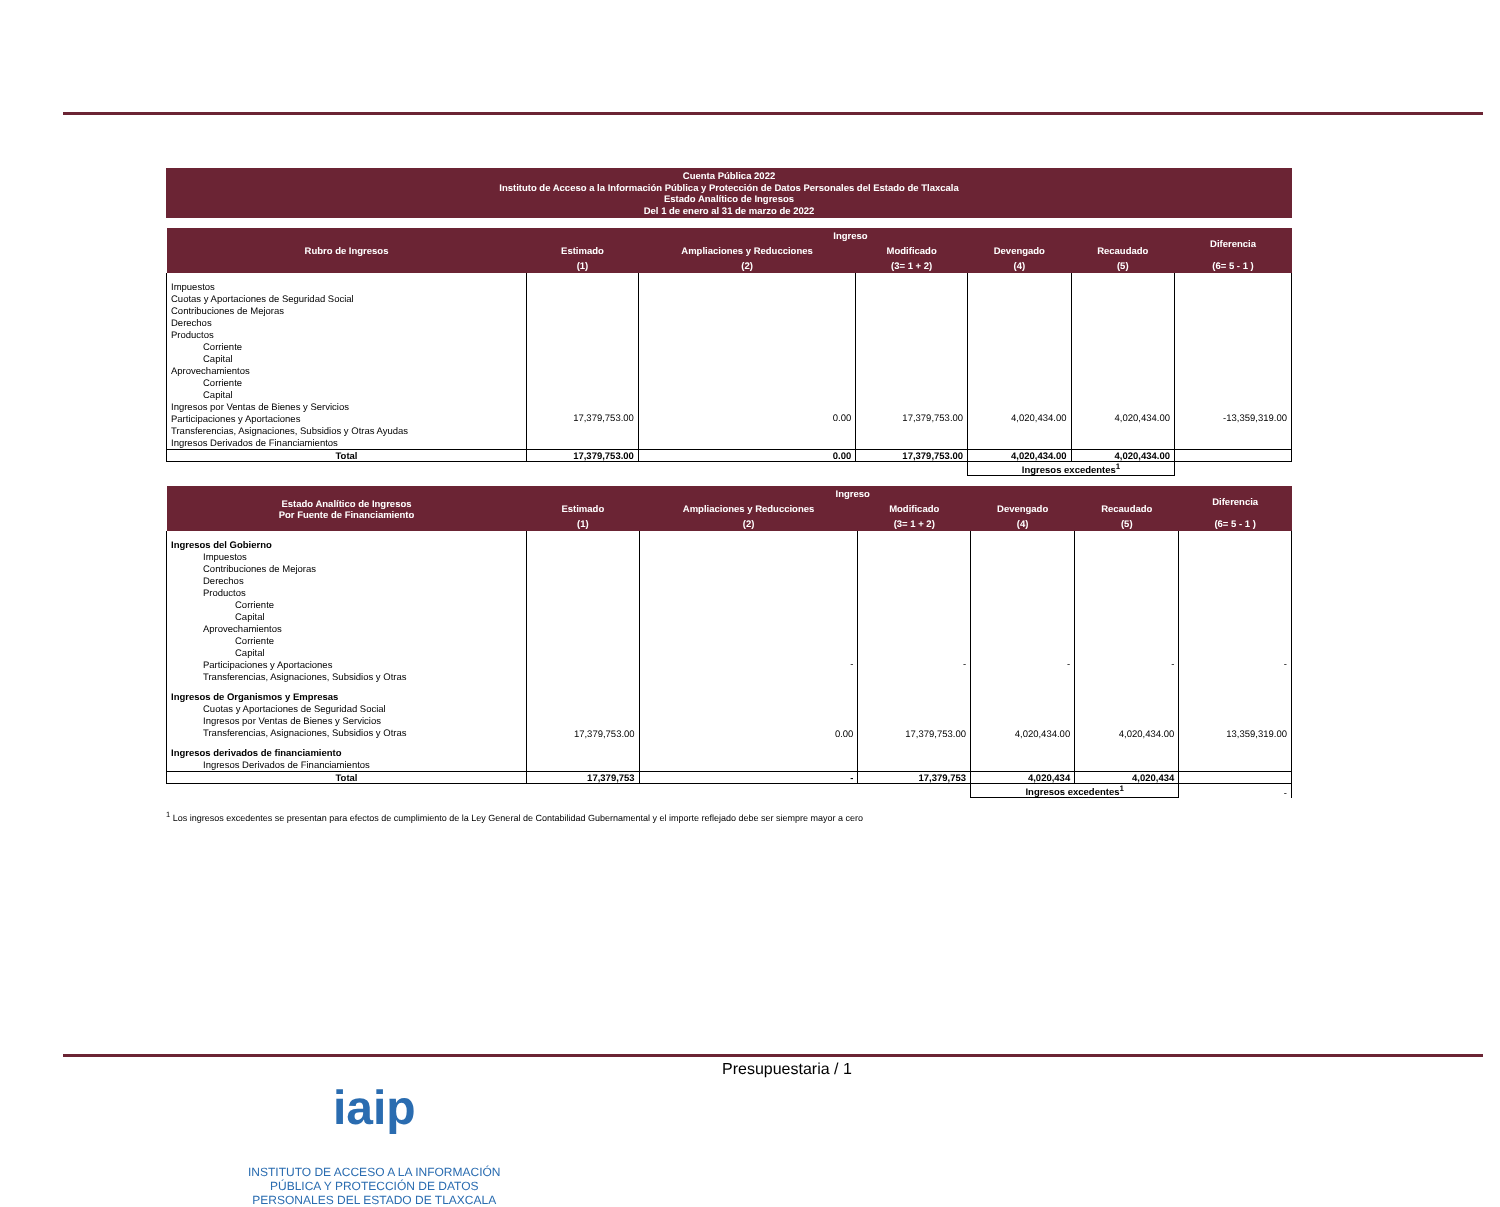Cuenta Pública 2022
Instituto de Acceso a la Información Pública y Protección de Datos Personales del Estado de Tlaxcala
Estado Analítico de Ingresos
Del 1 de enero al 31 de marzo de 2022
| Rubro de Ingresos | Ingreso | | | | | Diferencia |
| --- | --- | --- | --- | --- | --- | --- |
| | Estimado | Ampliaciones y Reducciones | Modificado | Devengado | Recaudado | |
| | (1) | (2) | (3= 1 + 2) | (4) | (5) | (6= 5 - 1 ) |
| Impuestos Cuotas y Aportaciones de Seguridad Social Contribuciones de Mejoras Derechos Productos Corriente Capital Aprovechamientos Corriente Capital Ingresos por Ventas de Bienes y Servicios Participaciones y Aportaciones Transferencias, Asignaciones, Subsidios y Otras Ayudas Ingresos Derivados de Financiamientos | 17,379,753.00 | 0.00 | 17,379,753.00 | 4,020,434.00 | 4,020,434.00 | -13,359,319.00 |
| Total | 17,379,753.00 | 0.00 | 17,379,753.00 | 4,020,434.00 | 4,020,434.00 | |
| | | | | Ingresos excedentes<sup>1</sup> | | |
| Estado Analítico de Ingresos Por Fuente de Financiamiento | Ingreso | | | | | Diferencia |
| --- | --- | --- | --- | --- | --- | --- |
| | Estimado | Ampliaciones y Reducciones | Modificado | Devengado | Recaudado | |
| | (1) | (2) | (3= 1 + 2) | (4) | (5) | (6= 5 - 1 ) |
| Ingresos del Gobierno Impuestos Contribuciones de Mejoras Derechos Productos Corriente Capital Aprovechamientos Corriente Capital Participaciones y Aportaciones Transferencias, Asignaciones, Subsidios y Otras | | - | - | - | - | - |
| Ingresos de Organismos y Empresas Cuotas y Aportaciones de Seguridad Social Ingresos por Ventas de Bienes y Servicios Transferencias, Asignaciones, Subsidios y Otras | 17,379,753.00 | 0.00 | 17,379,753.00 | 4,020,434.00 | 4,020,434.00 | 13,359,319.00 |
| Ingresos derivados de financiamiento Ingresos Derivados de Financiamientos | | | | | | |
| Total | 17,379,753 | - | 17,379,753 | 4,020,434 | 4,020,434 | |
| | | | | Ingresos excedentes<sup>1</sup> | | - |
<sup>1</sup> Los ingresos excedentes se presentan para efectos de cumplimiento de la Ley General de Contabilidad Gubernamental y el importe reflejado debe ser siempre mayor a cero
Presupuestaria / 1
iaip
INSTITUTO DE ACCESO A LA INFORMACIÓN
PÚBLICA Y PROTECCIÓN DE DATOS
PERSONALES DEL ESTADO DE TLAXCALA